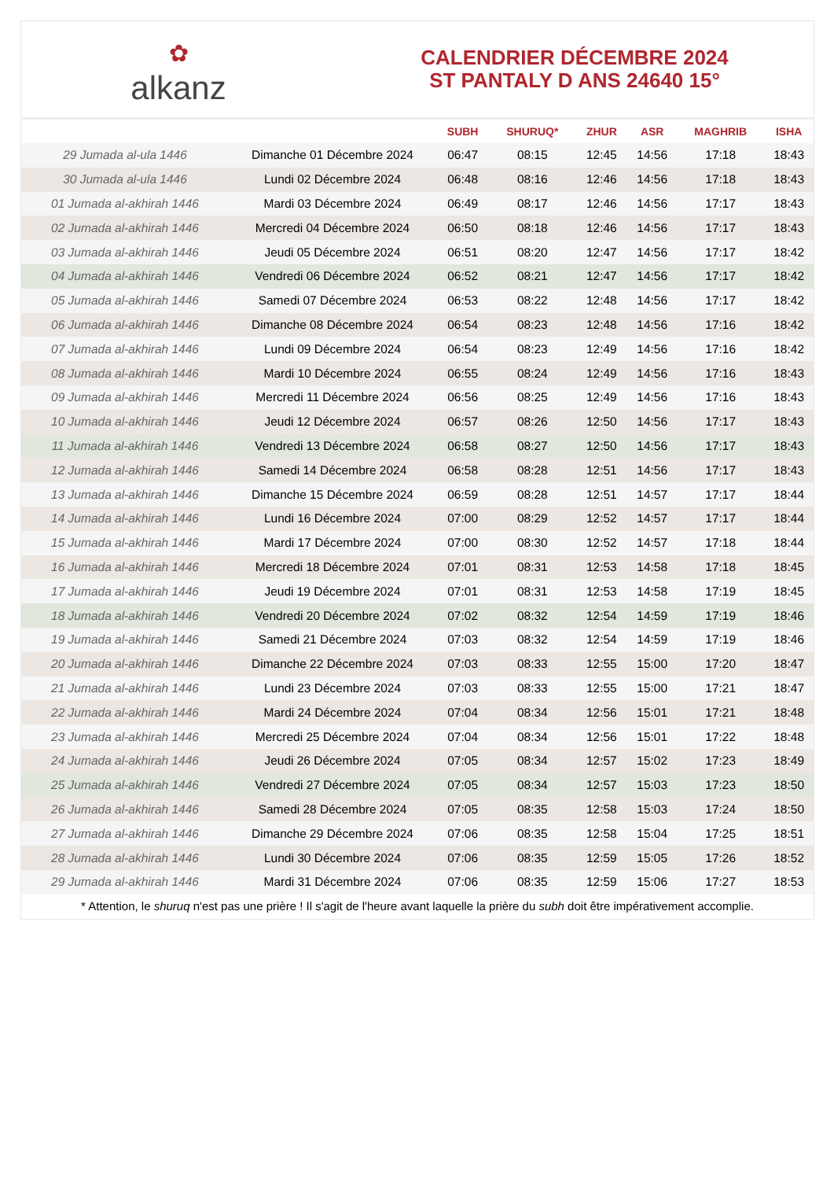✿
alkanz
CALENDRIER DÉCEMBRE 2024
ST PANTALY D ANS 24640 15°
| | | SUBH | SHURUQ* | ZHUR | ASR | MAGHRIB | ISHA |
| --- | --- | --- | --- | --- | --- | --- | --- |
| 29 Jumada al-ula 1446 | Dimanche 01 Décembre 2024 | 06:47 | 08:15 | 12:45 | 14:56 | 17:18 | 18:43 |
| 30 Jumada al-ula 1446 | Lundi 02 Décembre 2024 | 06:48 | 08:16 | 12:46 | 14:56 | 17:18 | 18:43 |
| 01 Jumada al-akhirah 1446 | Mardi 03 Décembre 2024 | 06:49 | 08:17 | 12:46 | 14:56 | 17:17 | 18:43 |
| 02 Jumada al-akhirah 1446 | Mercredi 04 Décembre 2024 | 06:50 | 08:18 | 12:46 | 14:56 | 17:17 | 18:43 |
| 03 Jumada al-akhirah 1446 | Jeudi 05 Décembre 2024 | 06:51 | 08:20 | 12:47 | 14:56 | 17:17 | 18:42 |
| 04 Jumada al-akhirah 1446 | Vendredi 06 Décembre 2024 | 06:52 | 08:21 | 12:47 | 14:56 | 17:17 | 18:42 |
| 05 Jumada al-akhirah 1446 | Samedi 07 Décembre 2024 | 06:53 | 08:22 | 12:48 | 14:56 | 17:17 | 18:42 |
| 06 Jumada al-akhirah 1446 | Dimanche 08 Décembre 2024 | 06:54 | 08:23 | 12:48 | 14:56 | 17:16 | 18:42 |
| 07 Jumada al-akhirah 1446 | Lundi 09 Décembre 2024 | 06:54 | 08:23 | 12:49 | 14:56 | 17:16 | 18:42 |
| 08 Jumada al-akhirah 1446 | Mardi 10 Décembre 2024 | 06:55 | 08:24 | 12:49 | 14:56 | 17:16 | 18:43 |
| 09 Jumada al-akhirah 1446 | Mercredi 11 Décembre 2024 | 06:56 | 08:25 | 12:49 | 14:56 | 17:16 | 18:43 |
| 10 Jumada al-akhirah 1446 | Jeudi 12 Décembre 2024 | 06:57 | 08:26 | 12:50 | 14:56 | 17:17 | 18:43 |
| 11 Jumada al-akhirah 1446 | Vendredi 13 Décembre 2024 | 06:58 | 08:27 | 12:50 | 14:56 | 17:17 | 18:43 |
| 12 Jumada al-akhirah 1446 | Samedi 14 Décembre 2024 | 06:58 | 08:28 | 12:51 | 14:56 | 17:17 | 18:43 |
| 13 Jumada al-akhirah 1446 | Dimanche 15 Décembre 2024 | 06:59 | 08:28 | 12:51 | 14:57 | 17:17 | 18:44 |
| 14 Jumada al-akhirah 1446 | Lundi 16 Décembre 2024 | 07:00 | 08:29 | 12:52 | 14:57 | 17:17 | 18:44 |
| 15 Jumada al-akhirah 1446 | Mardi 17 Décembre 2024 | 07:00 | 08:30 | 12:52 | 14:57 | 17:18 | 18:44 |
| 16 Jumada al-akhirah 1446 | Mercredi 18 Décembre 2024 | 07:01 | 08:31 | 12:53 | 14:58 | 17:18 | 18:45 |
| 17 Jumada al-akhirah 1446 | Jeudi 19 Décembre 2024 | 07:01 | 08:31 | 12:53 | 14:58 | 17:19 | 18:45 |
| 18 Jumada al-akhirah 1446 | Vendredi 20 Décembre 2024 | 07:02 | 08:32 | 12:54 | 14:59 | 17:19 | 18:46 |
| 19 Jumada al-akhirah 1446 | Samedi 21 Décembre 2024 | 07:03 | 08:32 | 12:54 | 14:59 | 17:19 | 18:46 |
| 20 Jumada al-akhirah 1446 | Dimanche 22 Décembre 2024 | 07:03 | 08:33 | 12:55 | 15:00 | 17:20 | 18:47 |
| 21 Jumada al-akhirah 1446 | Lundi 23 Décembre 2024 | 07:03 | 08:33 | 12:55 | 15:00 | 17:21 | 18:47 |
| 22 Jumada al-akhirah 1446 | Mardi 24 Décembre 2024 | 07:04 | 08:34 | 12:56 | 15:01 | 17:21 | 18:48 |
| 23 Jumada al-akhirah 1446 | Mercredi 25 Décembre 2024 | 07:04 | 08:34 | 12:56 | 15:01 | 17:22 | 18:48 |
| 24 Jumada al-akhirah 1446 | Jeudi 26 Décembre 2024 | 07:05 | 08:34 | 12:57 | 15:02 | 17:23 | 18:49 |
| 25 Jumada al-akhirah 1446 | Vendredi 27 Décembre 2024 | 07:05 | 08:34 | 12:57 | 15:03 | 17:23 | 18:50 |
| 26 Jumada al-akhirah 1446 | Samedi 28 Décembre 2024 | 07:05 | 08:35 | 12:58 | 15:03 | 17:24 | 18:50 |
| 27 Jumada al-akhirah 1446 | Dimanche 29 Décembre 2024 | 07:06 | 08:35 | 12:58 | 15:04 | 17:25 | 18:51 |
| 28 Jumada al-akhirah 1446 | Lundi 30 Décembre 2024 | 07:06 | 08:35 | 12:59 | 15:05 | 17:26 | 18:52 |
| 29 Jumada al-akhirah 1446 | Mardi 31 Décembre 2024 | 07:06 | 08:35 | 12:59 | 15:06 | 17:27 | 18:53 |
* Attention, le shuruq n'est pas une prière ! Il s'agit de l'heure avant laquelle la prière du subh doit être impérativement accomplie.